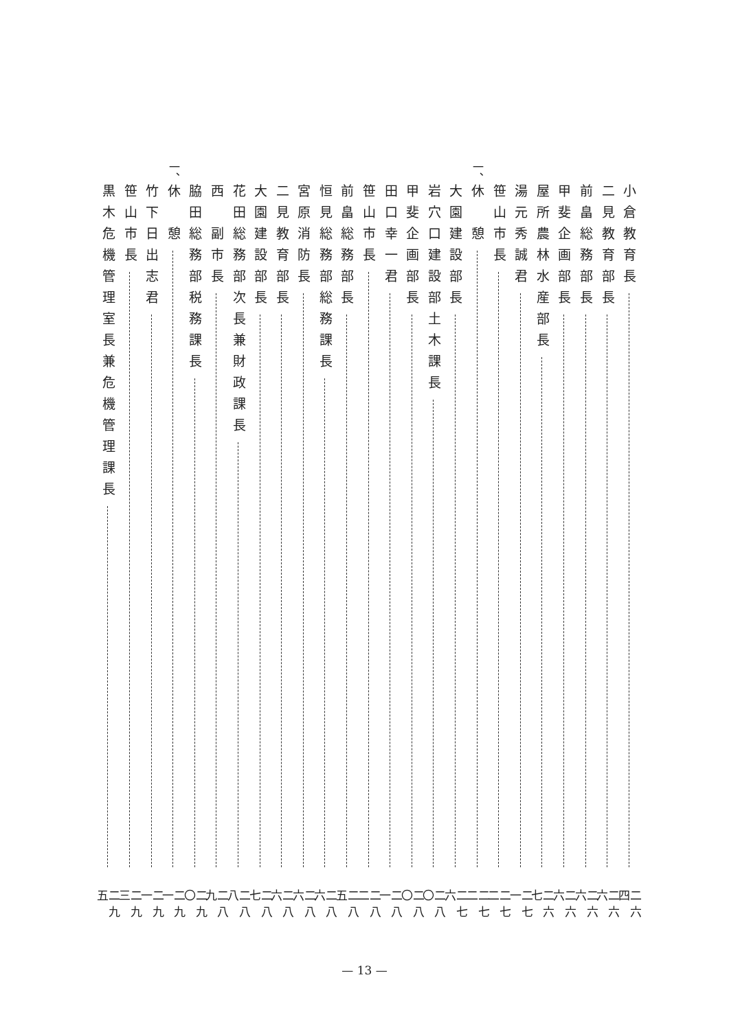小倉教育長 二六四
二見教育部長 二六六
前畠総務部長 二六六
甲斐企画部長 二六六
屋所農林水産部長 二六七
湯元秀誠君 二七一
笹山市長 二七二
一、 休　憩 二七二
大園建設部長 二七六
岩穴口建設部土木課長 二八〇
甲斐企画部長 二八〇
田口幸一君 二八一
笹山市長 二八二
前畠総務部長 二八五
恒見総務部総務課長 二八六
宮原消防長 二八六
二見教育部長 二八六
大園建設部長 二八七
花田総務部次長兼財政課長 二八八
西　副市長 二八九
脇田総務部税務課長 二九〇
一、 休　憩 二九一
竹下日出志君 二九一
笹山市長 二九三
黒木危機管理室長兼危機管理課長 二九五
— 13 —